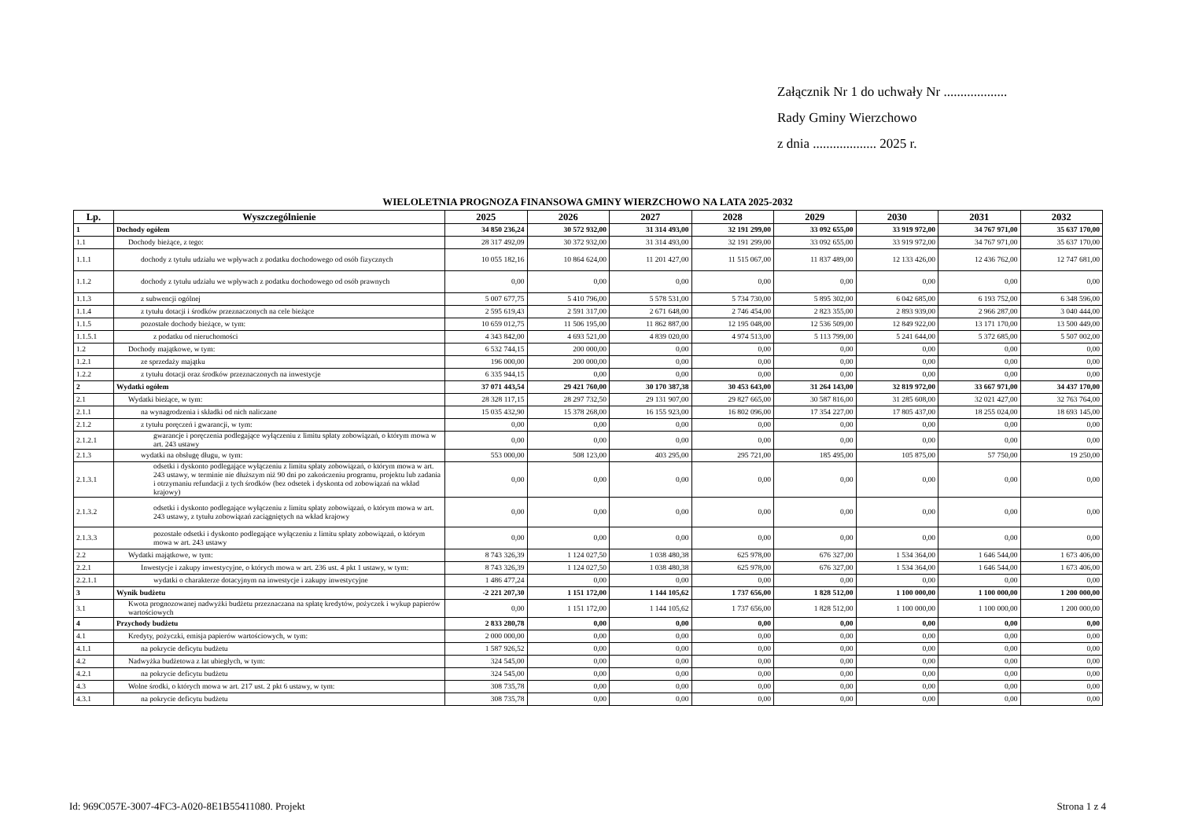Załącznik Nr 1 do uchwały Nr ...................
Rady Gminy Wierzchowo
z dnia ................... 2025 r.
WIELOLETNIA PROGNOZA FINANSOWA GMINY WIERZCHOWO NA LATA 2025-2032
| Lp. | Wyszczególnienie | 2025 | 2026 | 2027 | 2028 | 2029 | 2030 | 2031 | 2032 |
| --- | --- | --- | --- | --- | --- | --- | --- | --- | --- |
| 1 | Dochody ogółem | 34 850 236,24 | 30 572 932,00 | 31 314 493,00 | 32 191 299,00 | 33 092 655,00 | 33 919 972,00 | 34 767 971,00 | 35 637 170,00 |
| 1.1 | Dochody bieżące, z tego: | 28 317 492,09 | 30 372 932,00 | 31 314 493,00 | 32 191 299,00 | 33 092 655,00 | 33 919 972,00 | 34 767 971,00 | 35 637 170,00 |
| 1.1.1 | dochody z tytułu udziału we wpływach z podatku dochodowego od osób fizycznych | 10 055 182,16 | 10 864 624,00 | 11 201 427,00 | 11 515 067,00 | 11 837 489,00 | 12 133 426,00 | 12 436 762,00 | 12 747 681,00 |
| 1.1.2 | dochody z tytułu udziału we wpływach z podatku dochodowego od osób prawnych | 0,00 | 0,00 | 0,00 | 0,00 | 0,00 | 0,00 | 0,00 | 0,00 |
| 1.1.3 | z subwencji ogólnej | 5 007 677,75 | 5 410 796,00 | 5 578 531,00 | 5 734 730,00 | 5 895 302,00 | 6 042 685,00 | 6 193 752,00 | 6 348 596,00 |
| 1.1.4 | z tytułu dotacji i środków przeznaczonych na cele bieżące | 2 595 619,43 | 2 591 317,00 | 2 671 648,00 | 2 746 454,00 | 2 823 355,00 | 2 893 939,00 | 2 966 287,00 | 3 040 444,00 |
| 1.1.5 | pozostałe dochody bieżące, w tym: | 10 659 012,75 | 11 506 195,00 | 11 862 887,00 | 12 195 048,00 | 12 536 509,00 | 12 849 922,00 | 13 171 170,00 | 13 500 449,00 |
| 1.1.5.1 | z podatku od nieruchomości | 4 343 842,00 | 4 693 521,00 | 4 839 020,00 | 4 974 513,00 | 5 113 799,00 | 5 241 644,00 | 5 372 685,00 | 5 507 002,00 |
| 1.2 | Dochody majątkowe, w tym: | 6 532 744,15 | 200 000,00 | 0,00 | 0,00 | 0,00 | 0,00 | 0,00 | 0,00 |
| 1.2.1 | ze sprzedaży majątku | 196 000,00 | 200 000,00 | 0,00 | 0,00 | 0,00 | 0,00 | 0,00 | 0,00 |
| 1.2.2 | z tytułu dotacji oraz środków przeznaczonych na inwestycje | 6 335 944,15 | 0,00 | 0,00 | 0,00 | 0,00 | 0,00 | 0,00 | 0,00 |
| 2 | Wydatki ogółem | 37 071 443,54 | 29 421 760,00 | 30 170 387,38 | 30 453 643,00 | 31 264 143,00 | 32 819 972,00 | 33 667 971,00 | 34 437 170,00 |
| 2.1 | Wydatki bieżące, w tym: | 28 328 117,15 | 28 297 732,50 | 29 131 907,00 | 29 827 665,00 | 30 587 816,00 | 31 285 608,00 | 32 021 427,00 | 32 763 764,00 |
| 2.1.1 | na wynagrodzenia i składki od nich naliczane | 15 035 432,90 | 15 378 268,00 | 16 155 923,00 | 16 802 096,00 | 17 354 227,00 | 17 805 437,00 | 18 255 024,00 | 18 693 145,00 |
| 2.1.2 | z tytułu poręczeń i gwarancji, w tym: | 0,00 | 0,00 | 0,00 | 0,00 | 0,00 | 0,00 | 0,00 | 0,00 |
| 2.1.2.1 | gwarancje i poręczenia podlegające wyłączeniu z limitu spłaty zobowiązań, o którym mowa w art. 243 ustawy | 0,00 | 0,00 | 0,00 | 0,00 | 0,00 | 0,00 | 0,00 | 0,00 |
| 2.1.3 | wydatki na obsługę długu, w tym: | 553 000,00 | 508 123,00 | 403 295,00 | 295 721,00 | 185 495,00 | 105 875,00 | 57 750,00 | 19 250,00 |
| 2.1.3.1 | odsetki i dyskonto podlegające wyłączeniu z limitu spłaty zobowiązań, o którym mowa w art. 243 ustawy, w terminie nie dłuższym niż 90 dni po zakończeniu programu, projektu lub zadania i otrzymaniu refundacji z tych środków (bez odsetek i dyskonta od zobowiązań na wkład krajowy) | 0,00 | 0,00 | 0,00 | 0,00 | 0,00 | 0,00 | 0,00 | 0,00 |
| 2.1.3.2 | odsetki i dyskonto podlegające wyłączeniu z limitu spłaty zobowiązań, o którym mowa w art. 243 ustawy, z tytułu zobowiązań zaciągniętych na wkład krajowy | 0,00 | 0,00 | 0,00 | 0,00 | 0,00 | 0,00 | 0,00 | 0,00 |
| 2.1.3.3 | pozostałe odsetki i dyskonto podlegające wyłączeniu z limitu spłaty zobowiązań, o którym mowa w art. 243 ustawy | 0,00 | 0,00 | 0,00 | 0,00 | 0,00 | 0,00 | 0,00 | 0,00 |
| 2.2 | Wydatki majątkowe, w tym: | 8 743 326,39 | 1 124 027,50 | 1 038 480,38 | 625 978,00 | 676 327,00 | 1 534 364,00 | 1 646 544,00 | 1 673 406,00 |
| 2.2.1 | Inwestycje i zakupy inwestycyjne, o których mowa w art. 236 ust. 4 pkt 1 ustawy, w tym: | 8 743 326,39 | 1 124 027,50 | 1 038 480,38 | 625 978,00 | 676 327,00 | 1 534 364,00 | 1 646 544,00 | 1 673 406,00 |
| 2.2.1.1 | wydatki o charakterze dotacyjnym na inwestycje i zakupy inwestycyjne | 1 486 477,24 | 0,00 | 0,00 | 0,00 | 0,00 | 0,00 | 0,00 | 0,00 |
| 3 | Wynik budżetu | -2 221 207,30 | 1 151 172,00 | 1 144 105,62 | 1 737 656,00 | 1 828 512,00 | 1 100 000,00 | 1 100 000,00 | 1 200 000,00 |
| 3.1 | Kwota prognozowanej nadwyżki budżetu przeznaczana na spłatę kredytów, pożyczek i wykup papierów wartościowych | 0,00 | 1 151 172,00 | 1 144 105,62 | 1 737 656,00 | 1 828 512,00 | 1 100 000,00 | 1 100 000,00 | 1 200 000,00 |
| 4 | Przychody budżetu | 2 833 280,78 | 0,00 | 0,00 | 0,00 | 0,00 | 0,00 | 0,00 | 0,00 |
| 4.1 | Kredyty, pożyczki, emisja papierów wartościowych, w tym: | 2 000 000,00 | 0,00 | 0,00 | 0,00 | 0,00 | 0,00 | 0,00 | 0,00 |
| 4.1.1 | na pokrycie deficytu budżetu | 1 587 926,52 | 0,00 | 0,00 | 0,00 | 0,00 | 0,00 | 0,00 | 0,00 |
| 4.2 | Nadwyżka budżetowa z lat ubiegłych, w tym: | 324 545,00 | 0,00 | 0,00 | 0,00 | 0,00 | 0,00 | 0,00 | 0,00 |
| 4.2.1 | na pokrycie deficytu budżetu | 324 545,00 | 0,00 | 0,00 | 0,00 | 0,00 | 0,00 | 0,00 | 0,00 |
| 4.3 | Wolne środki, o których mowa w art. 217 ust. 2 pkt 6 ustawy, w tym: | 308 735,78 | 0,00 | 0,00 | 0,00 | 0,00 | 0,00 | 0,00 | 0,00 |
| 4.3.1 | na pokrycie deficytu budżetu | 308 735,78 | 0,00 | 0,00 | 0,00 | 0,00 | 0,00 | 0,00 | 0,00 |
Id: 969C057E-3007-4FC3-A020-8E1B55411080. Projekt
Strona 1 z 4